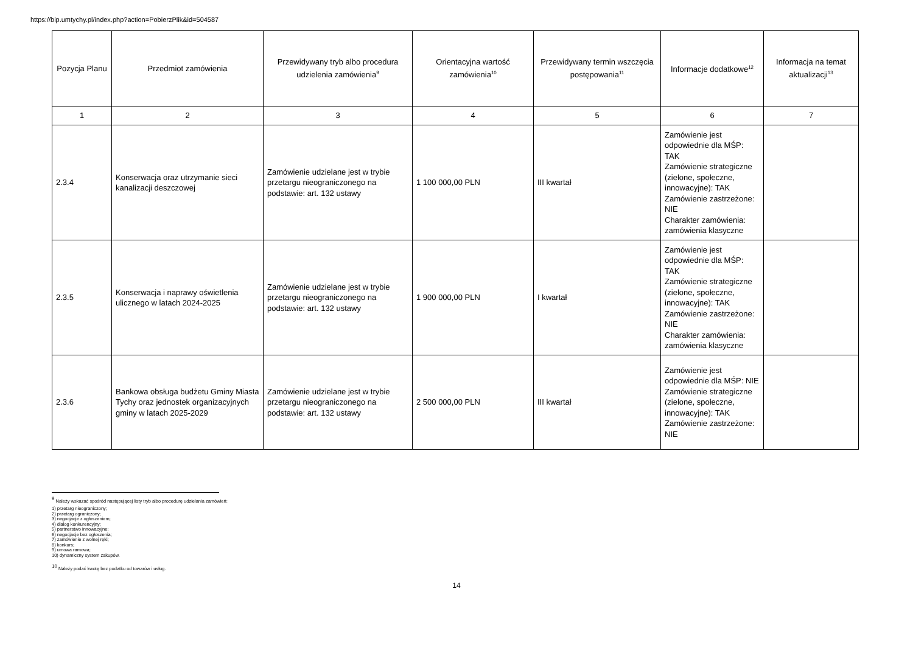https://bip.umtychy.pl/index.php?action=PobierzPlik&id=504587
| Pozycja Planu | Przedmiot zamówienia | Przewidywany tryb albo procedura udzielenia zamówienia<sup>9</sup> | Orientacyjna wartość zamówienia<sup>10</sup> | Przewidywany termin wszczęcia postępowania<sup>11</sup> | Informacje dodatkowe<sup>12</sup> | Informacja na temat aktualizacji<sup>13</sup> |
| --- | --- | --- | --- | --- | --- | --- |
| 1 | 2 | 3 | 4 | 5 | 6 | 7 |
| 2.3.4 | Konserwacja oraz utrzymanie sieci kanalizacji deszczowej | Zamówienie udzielane jest w trybie przetargu nieograniczonego na podstawie: art. 132 ustawy | 1 100 000,00 PLN | III kwartał | Zamówienie jest odpowiednie dla MŚP: TAK Zamówienie strategiczne (zielone, społeczne, innowacyjne): TAK Zamówienie zastrzeżone: NIE Charakter zamówienia: zamówienia klasyczne | |
| 2.3.5 | Konserwacja i naprawy oświetlenia ulicznego w latach 2024-2025 | Zamówienie udzielane jest w trybie przetargu nieograniczonego na podstawie: art. 132 ustawy | 1 900 000,00 PLN | I kwartał | Zamówienie jest odpowiednie dla MŚP: TAK Zamówienie strategiczne (zielone, społeczne, innowacyjne): TAK Zamówienie zastrzeżone: NIE Charakter zamówienia: zamówienia klasyczne | |
| 2.3.6 | Bankowa obsługa budżetu Gminy Miasta Tychy oraz jednostek organizacyjnych gminy w latach 2025-2029 | Zamówienie udzielane jest w trybie przetargu nieograniczonego na podstawie: art. 132 ustawy | 2 500 000,00 PLN | III kwartał | Zamówienie jest odpowiednie dla MŚP: NIE Zamówienie strategiczne (zielone, społeczne, innowacyjne): TAK Zamówienie zastrzeżone: NIE | |
<sup>9</sup> Należy wskazać spośród następującej listy tryb albo procedurę udzielania zamówień:
1) przetarg nieograniczony;
2) przetarg ograniczony;
3) negocjacje z ogłoszeniem;
4) dialog konkurencyjny;
5) partnerstwo innowacyjne;
6) negocjacje bez ogłoszenia;
7) zamówienie z wolnej ręki;
8) konkurs;
9) umowa ramowa;
10) dynamiczny system zakupów.
<sup>10</sup> Należy podać kwotę bez podatku od towarów i usług.
14